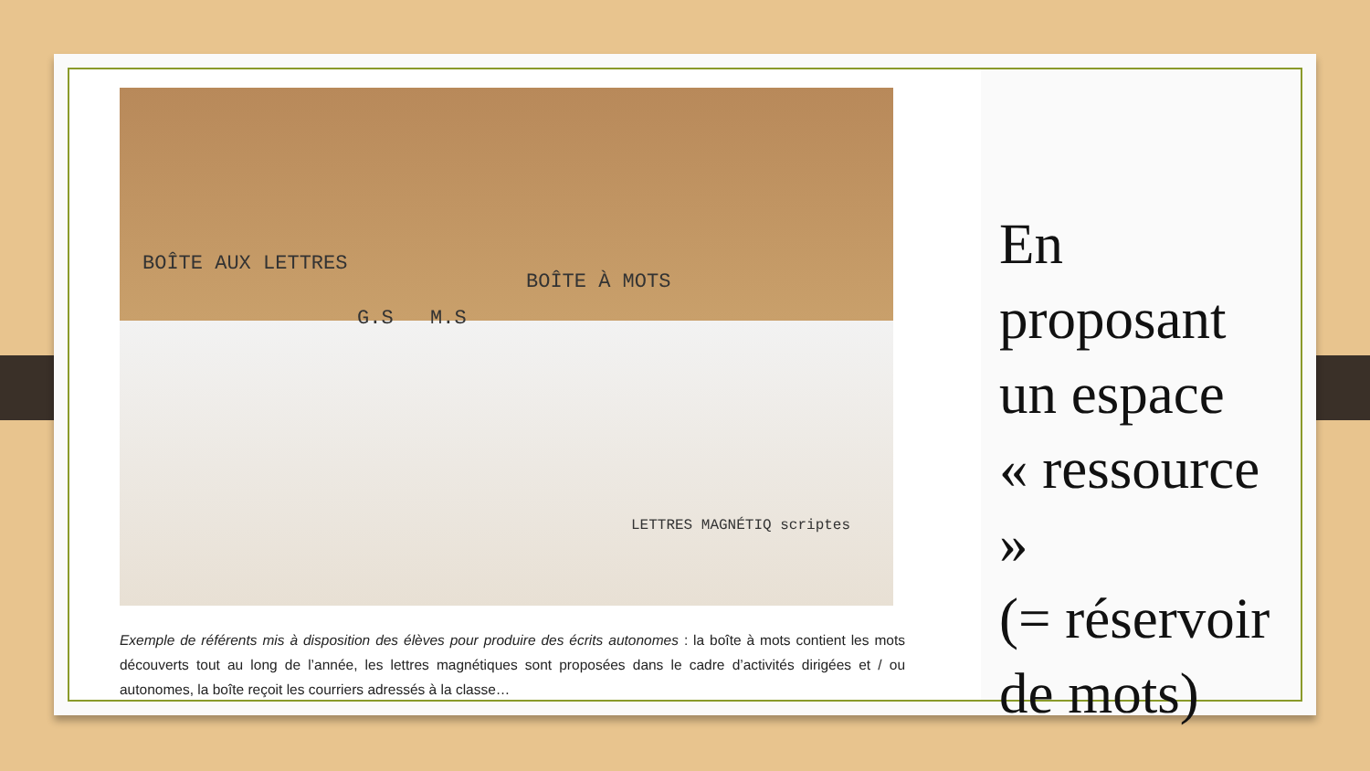BOÎTE AUX LETTRES
BOÎTE À MOTS
G.S M.S
LETTRES MAGNÉTIQ scriptes
Exemple de référents mis à disposition des élèves pour produire des écrits autonomes : la boîte à mots contient les mots découverts tout au long de l’année, les lettres magnétiques sont proposées dans le cadre d’activités dirigées et / ou autonomes, la boîte reçoit les courriers adressés à la classe…
En
proposant
un espace
« ressource »
(= réservoir
de mots)